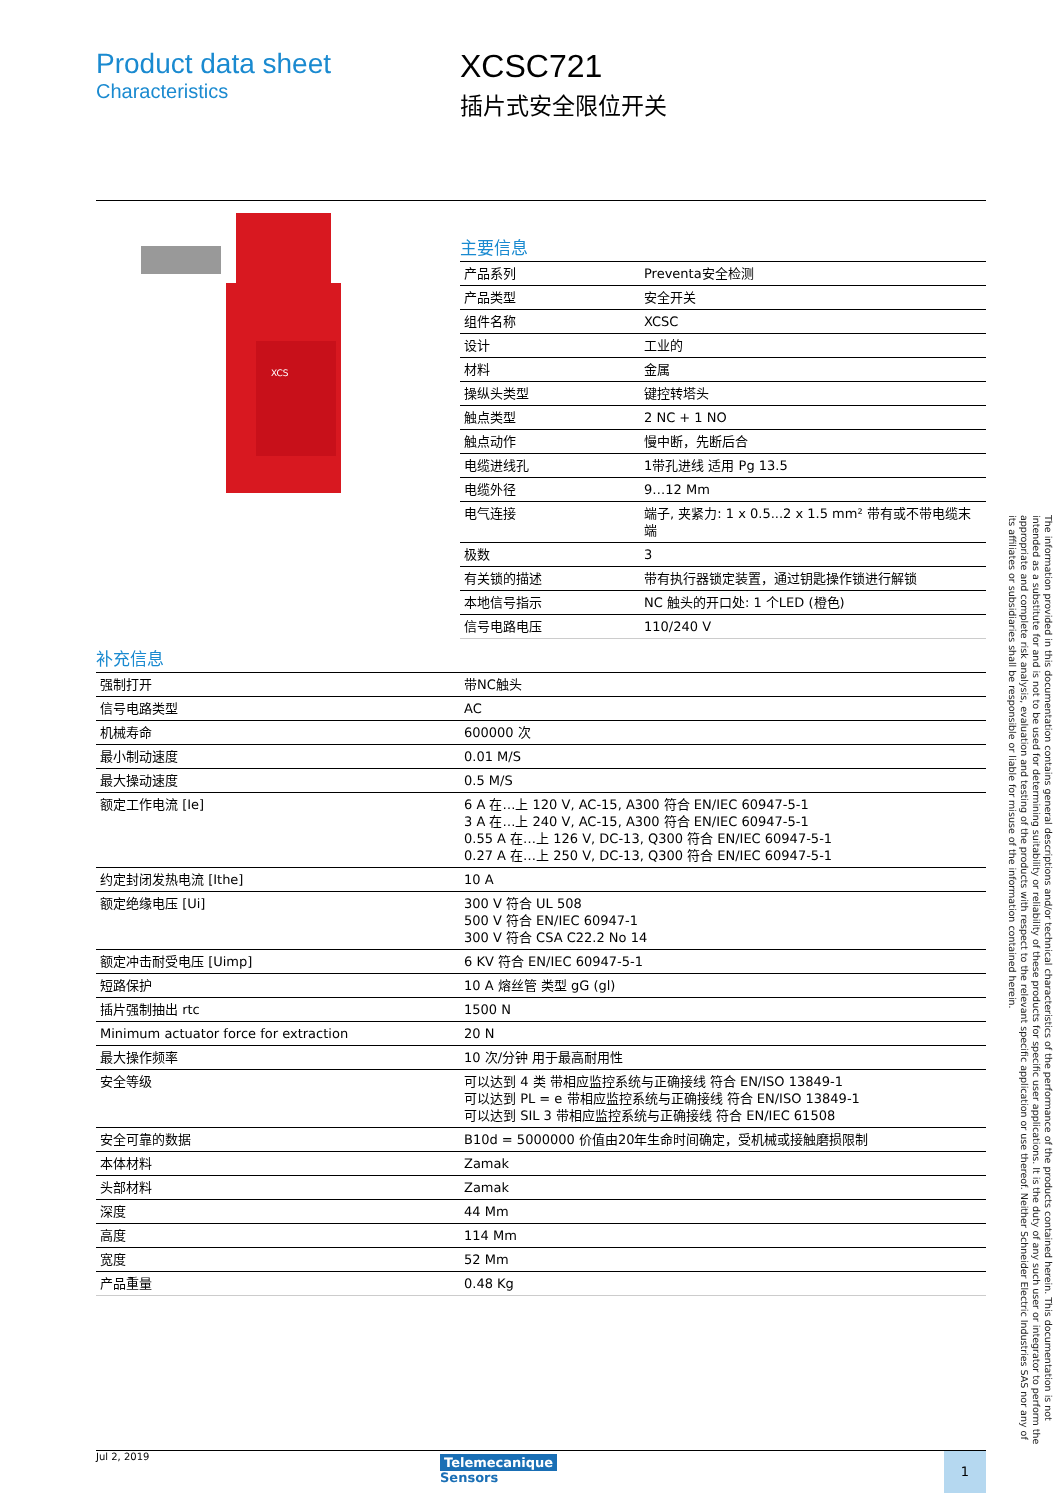Product data sheet
Characteristics
XCSC721
插片式安全限位开关
XCS
主要信息
| 产品系列 | Preventa安全检测 |
| 产品类型 | 安全开关 |
| 组件名称 | XCSC |
| 设计 | 工业的 |
| 材料 | 金属 |
| 操纵头类型 | 键控转塔头 |
| 触点类型 | 2 NC + 1 NO |
| 触点动作 | 慢中断，先断后合 |
| 电缆进线孔 | 1带孔进线 适用 Pg 13.5 |
| 电缆外径 | 9…12 Mm |
| 电气连接 | 端子, 夹紧力: 1 x 0.5...2 x 1.5 mm² 带有或不带电缆末端 |
| 极数 | 3 |
| 有关锁的描述 | 带有执行器锁定装置，通过钥匙操作锁进行解锁 |
| 本地信号指示 | NC 触头的开口处: 1 个LED (橙色) |
| 信号电路电压 | 110/240 V |
补充信息
| 强制打开 | 带NC触头 |
| 信号电路类型 | AC |
| 机械寿命 | 600000 次 |
| 最小制动速度 | 0.01 M/S |
| 最大操动速度 | 0.5 M/S |
| 额定工作电流 [Ie] | 6 A 在…上 120 V, AC-15, A300 符合 EN/IEC 60947-5-1 3 A 在…上 240 V, AC-15, A300 符合 EN/IEC 60947-5-1 0.55 A 在…上 126 V, DC-13, Q300 符合 EN/IEC 60947-5-1 0.27 A 在…上 250 V, DC-13, Q300 符合 EN/IEC 60947-5-1 |
| 约定封闭发热电流 [Ithe] | 10 A |
| 额定绝缘电压 [Ui] | 300 V 符合 UL 508 500 V 符合 EN/IEC 60947-1 300 V 符合 CSA C22.2 No 14 |
| 额定冲击耐受电压 [Uimp] | 6 KV 符合 EN/IEC 60947-5-1 |
| 短路保护 | 10 A 熔丝管 类型 gG (gl) |
| 插片强制抽出 rtc | 1500 N |
| Minimum actuator force for extraction | 20 N |
| 最大操作频率 | 10 次/分钟 用于最高耐用性 |
| 安全等级 | 可以达到 4 类 带相应监控系统与正确接线 符合 EN/ISO 13849-1 可以达到 PL = e 带相应监控系统与正确接线 符合 EN/ISO 13849-1 可以达到 SIL 3 带相应监控系统与正确接线 符合 EN/IEC 61508 |
| 安全可靠的数据 | B10d = 5000000 价值由20年生命时间确定，受机械或接触磨损限制 |
| 本体材料 | Zamak |
| 头部材料 | Zamak |
| 深度 | 44 Mm |
| 高度 | 114 Mm |
| 宽度 | 52 Mm |
| 产品重量 | 0.48 Kg |
The information provided in this documentation contains general descriptions and/or technical characteristics of the performance of the products contained herein. This documentation is not intended as a substitute for and is not to be used for determining suitability or reliability of these products for specific user applications. It is the duty of any such user or integrator to perform the appropriate and complete risk analysis, evaluation and testing of the products with respect to the relevant specific application or use thereof. Neither Schneider Electric Industries SAS nor any of its affiliates or subsidiaries shall be responsible or liable for misuse of the information contained herein.
Jul 2, 2019
Telemecanique
Sensors
1